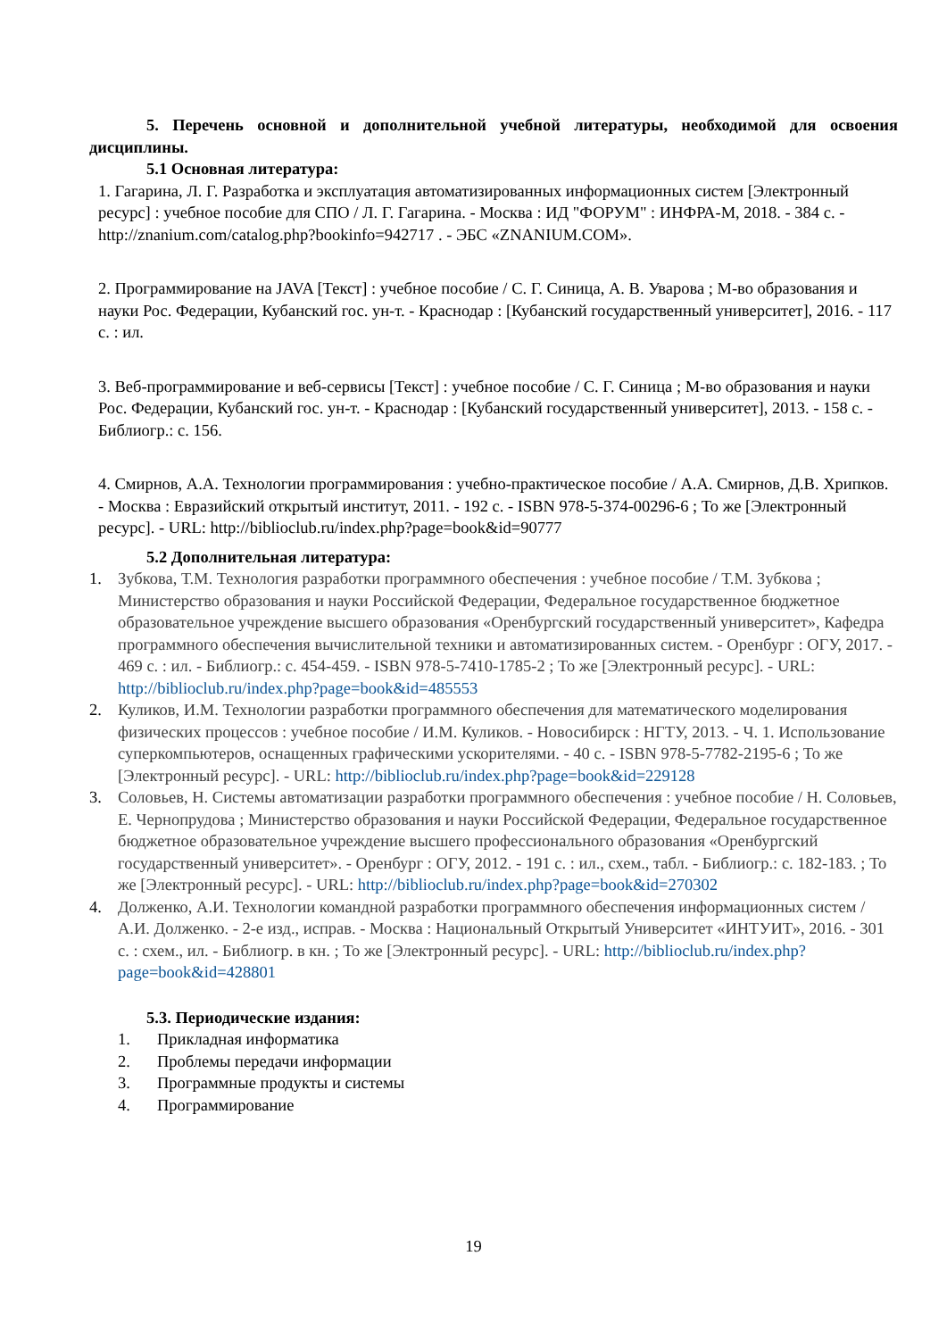5. Перечень основной и дополнительной учебной литературы, необходимой для освоения дисциплины.
5.1 Основная литература:
1. Гагарина, Л. Г. Разработка и эксплуатация автоматизированных информационных систем [Электронный ресурс] : учебное пособие для СПО / Л. Г. Гагарина. - Москва : ИД "ФОРУМ" : ИНФРА-М, 2018. - 384 с. - http://znanium.com/catalog.php?bookinfo=942717 . - ЭБС «ZNANIUM.COM».
2. Программирование на JAVA [Текст] : учебное пособие / С. Г. Синица, А. В. Уварова ; М-во образования и науки Рос. Федерации, Кубанский гос. ун-т. - Краснодар : [Кубанский государственный университет], 2016. - 117 с. : ил.
3. Веб-программирование и веб-сервисы [Текст] : учебное пособие / С. Г. Синица ; М-во образования и науки Рос. Федерации, Кубанский гос. ун-т. - Краснодар : [Кубанский государственный университет], 2013. - 158 с. - Библиогр.: с. 156.
4. Смирнов, А.А. Технологии программирования : учебно-практическое пособие / А.А. Смирнов, Д.В. Хрипков. - Москва : Евразийский открытый институт, 2011. - 192 с. - ISBN 978-5-374-00296-6 ; То же [Электронный ресурс]. - URL: http://biblioclub.ru/index.php?page=book&id=90777
5.2 Дополнительная литература:
1. Зубкова, Т.М. Технология разработки программного обеспечения : учебное пособие / Т.М. Зубкова ; Министерство образования и науки Российской Федерации, Федеральное государственное бюджетное образовательное учреждение высшего образования «Оренбургский государственный университет», Кафедра программного обеспечения вычислительной техники и автоматизированных систем. - Оренбург : ОГУ, 2017. - 469 с. : ил. - Библиогр.: с. 454-459. - ISBN 978-5-7410-1785-2 ; То же [Электронный ресурс]. - URL: http://biblioclub.ru/index.php?page=book&id=485553
2. Куликов, И.М. Технологии разработки программного обеспечения для математического моделирования физических процессов : учебное пособие / И.М. Куликов. - Новосибирск : НГТУ, 2013. - Ч. 1. Использование суперкомпьютеров, оснащенных графическими ускорителями. - 40 с. - ISBN 978-5-7782-2195-6 ; То же [Электронный ресурс]. - URL: http://biblioclub.ru/index.php?page=book&id=229128
3. Соловьев, Н. Системы автоматизации разработки программного обеспечения : учебное пособие / Н. Соловьев, Е. Чернопрудова ; Министерство образования и науки Российской Федерации, Федеральное государственное бюджетное образовательное учреждение высшего профессионального образования «Оренбургский государственный университет». - Оренбург : ОГУ, 2012. - 191 с. : ил., схем., табл. - Библиогр.: с. 182-183. ; То же [Электронный ресурс]. - URL: http://biblioclub.ru/index.php?page=book&id=270302
4. Долженко, А.И. Технологии командной разработки программного обеспечения информационных систем / А.И. Долженко. - 2-е изд., исправ. - Москва : Национальный Открытый Университет «ИНТУИТ», 2016. - 301 с. : схем., ил. - Библиогр. в кн. ; То же [Электронный ресурс]. - URL: http://biblioclub.ru/index.php?page=book&id=428801
5.3. Периодические издания:
1. Прикладная информатика
2. Проблемы передачи информации
3. Программные продукты и системы
4. Программирование
19